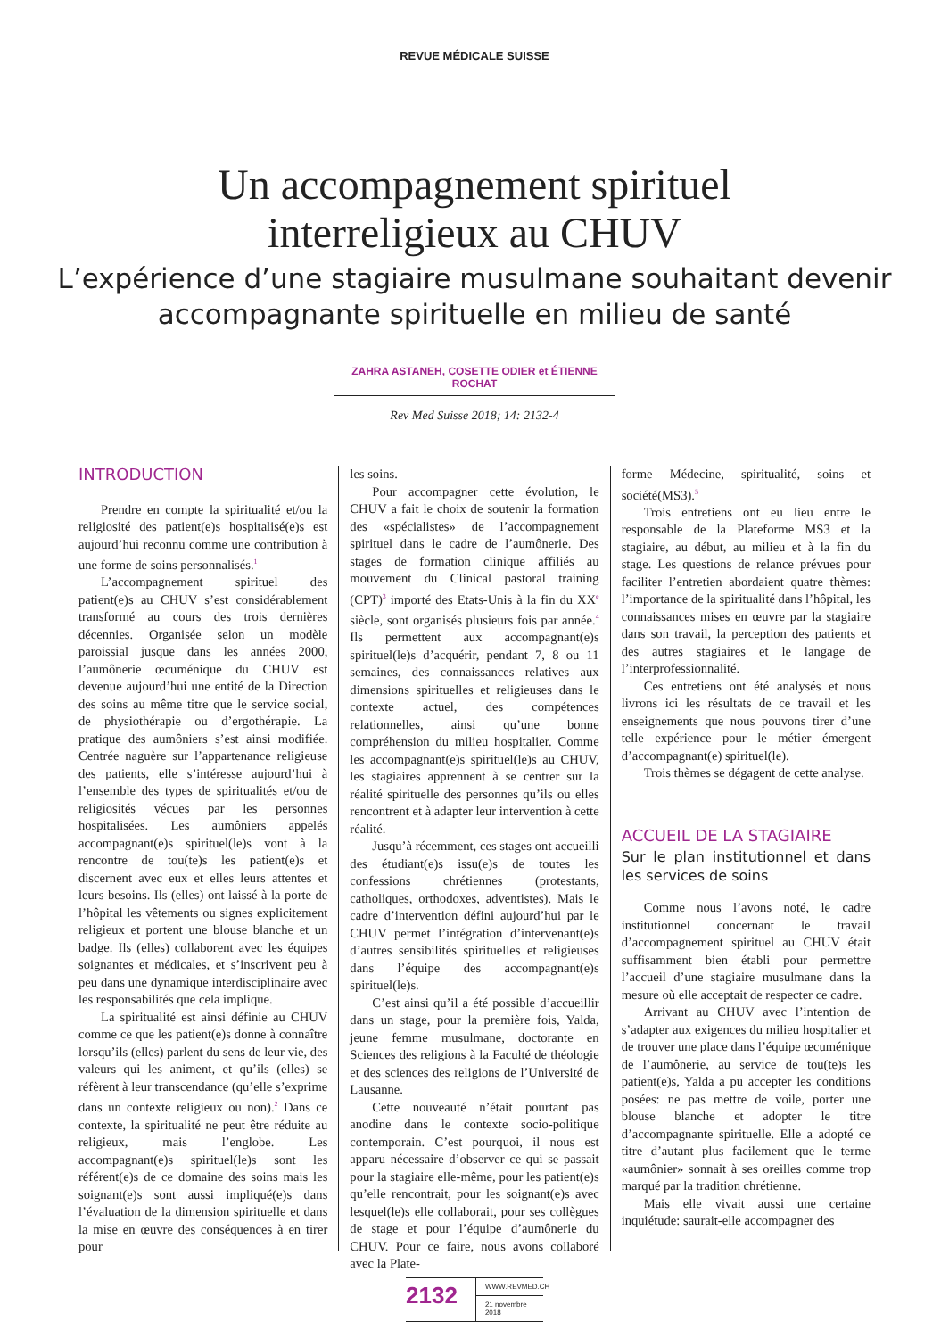REVUE MÉDICALE SUISSE
Un accompagnement spirituel
interreligieux au CHUV
L’expérience d’une stagiaire musulmane souhaitant devenir
accompagnante spirituelle en milieu de santé
ZAHRA ASTANEH, COSETTE ODIER et ÉTIENNE ROCHAT
Rev Med Suisse 2018; 14: 2132-4
INTRODUCTION
Prendre en compte la spiritualité et/ou la religiosité des patient(e)s hospitalisé(e)s est aujourd’hui reconnu comme une contribution à une forme de soins personnalisés.<sup>1</sup>
L’accompagnement spirituel des patient(e)s au CHUV s’est considérablement transformé au cours des trois dernières décennies. Organisée selon un modèle paroissial jusque dans les années 2000, l’aumônerie œcuménique du CHUV est devenue aujourd’hui une entité de la Direction des soins au même titre que le service social, de physiothérapie ou d’ergothérapie. La pratique des aumôniers s’est ainsi modifiée. Centrée naguère sur l’appartenance religieuse des patients, elle s’intéresse aujourd’hui à l’ensemble des types de spiritualités et/ou de religiosités vécues par les personnes hospitalisées. Les aumôniers appelés accompagnant(e)s spirituel(le)s vont à la rencontre de tou(te)s les patient(e)s et discernent avec eux et elles leurs attentes et leurs besoins. Ils (elles) ont laissé à la porte de l’hôpital les vêtements ou signes explicitement religieux et portent une blouse blanche et un badge. Ils (elles) collaborent avec les équipes soignantes et médicales, et s’inscrivent peu à peu dans une dynamique interdisciplinaire avec les responsabilités que cela implique.
La spiritualité est ainsi définie au CHUV comme ce que les patient(e)s donne à connaître lorsqu’ils (elles) parlent du sens de leur vie, des valeurs qui les animent, et qu’ils (elles) se réfèrent à leur transcendance (qu’elle s’exprime dans un contexte religieux ou non).<sup>2</sup> Dans ce contexte, la spiritualité ne peut être réduite au religieux, mais l’englobe. Les accompagnant(e)s spirituel(le)s sont les référent(e)s de ce domaine des soins mais les soignant(e)s sont aussi impliqué(e)s dans l’évaluation de la dimension spirituelle et dans la mise en œuvre des conséquences à en tirer pour
les soins.
Pour accompagner cette évolution, le CHUV a fait le choix de soutenir la formation des «spécialistes» de l’accompagnement spirituel dans le cadre de l’aumônerie. Des stages de formation clinique affiliés au mouvement du Clinical pastoral training (CPT)<sup>3</sup> importé des Etats-Unis à la fin du XX<sup>e</sup> siècle, sont organisés plusieurs fois par année.<sup>4</sup> Ils permettent aux accompagnant(e)s spirituel(le)s d’acquérir, pendant 7, 8 ou 11 semaines, des connaissances relatives aux dimensions spirituelles et religieuses dans le contexte actuel, des compétences relationnelles, ainsi qu’une bonne compréhension du milieu hospitalier. Comme les accompagnant(e)s spirituel(le)s au CHUV, les stagiaires apprennent à se centrer sur la réalité spirituelle des personnes qu’ils ou elles rencontrent et à adapter leur intervention à cette réalité.
Jusqu’à récemment, ces stages ont accueilli des étudiant(e)s issu(e)s de toutes les confessions chrétiennes (protestants, catholiques, orthodoxes, adventistes). Mais le cadre d’intervention défini aujourd’hui par le CHUV permet l’intégration d’intervenant(e)s d’autres sensibilités spirituelles et religieuses dans l’équipe des accompagnant(e)s spirituel(le)s.
C’est ainsi qu’il a été possible d’accueillir dans un stage, pour la première fois, Yalda, jeune femme musulmane, doctorante en Sciences des religions à la Faculté de théologie et des sciences des religions de l’Université de Lausanne.
Cette nouveauté n’était pourtant pas anodine dans le contexte socio-politique contemporain. C’est pourquoi, il nous est apparu nécessaire d’observer ce qui se passait pour la stagiaire elle-même, pour les patient(e)s qu’elle rencontrait, pour les soignant(e)s avec lesquel(le)s elle collaborait, pour ses collègues de stage et pour l’équipe d’aumônerie du CHUV. Pour ce faire, nous avons collaboré avec la Plate-
forme Médecine, spiritualité, soins et société(MS3).<sup>5</sup>
Trois entretiens ont eu lieu entre le responsable de la Plateforme MS3 et la stagiaire, au début, au milieu et à la fin du stage. Les questions de relance prévues pour faciliter l’entretien abordaient quatre thèmes: l’importance de la spiritualité dans l’hôpital, les connaissances mises en œuvre par la stagiaire dans son travail, la perception des patients et des autres stagiaires et le langage de l’interprofessionnalité.
Ces entretiens ont été analysés et nous livrons ici les résultats de ce travail et les enseignements que nous pouvons tirer d’une telle expérience pour le métier émergent d’accompagnant(e) spirituel(le).
Trois thèmes se dégagent de cette analyse.
ACCUEIL DE LA STAGIAIRE
Sur le plan institutionnel et dans les services de soins
Comme nous l’avons noté, le cadre institutionnel concernant le travail d’accompagnement spirituel au CHUV était suffisamment bien établi pour permettre l’accueil d’une stagiaire musulmane dans la mesure où elle acceptait de respecter ce cadre.
Arrivant au CHUV avec l’intention de s’adapter aux exigences du milieu hospitalier et de trouver une place dans l’équipe œcuménique de l’aumônerie, au service de tou(te)s les patient(e)s, Yalda a pu accepter les conditions posées: ne pas mettre de voile, porter une blouse blanche et adopter le titre d’accompagnante spirituelle. Elle a adopté ce titre d’autant plus facilement que le terme «aumônier» sonnait à ses oreilles comme trop marqué par la tradition chrétienne.
Mais elle vivait aussi une certaine inquiétude: saurait-elle accompagner des
2132
WWW.REVMED.CH
21 novembre 2018